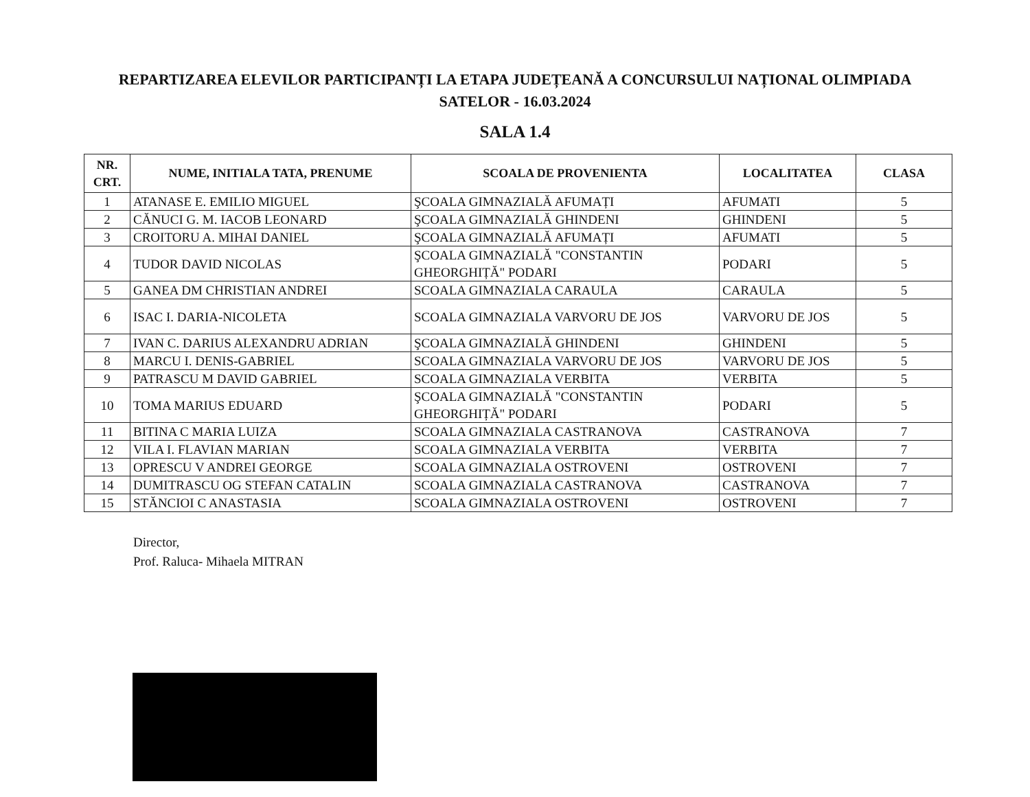REPARTIZAREA ELEVILOR PARTICIPANȚI LA ETAPA JUDEȚEANĂ A CONCURSULUI NAȚIONAL OLIMPIADA SATELOR - 16.03.2024
SALA 1.4
| NR. CRT. | NUME, INITIALA TATA, PRENUME | SCOALA DE PROVENIENTA | LOCALITATEA | CLASA |
| --- | --- | --- | --- | --- |
| 1 | ATANASE E. EMILIO MIGUEL | ŞCOALA GIMNAZIALĂ AFUMAȚI | AFUMATI | 5 |
| 2 | CĂNUCI G. M. IACOB LEONARD | ŞCOALA GIMNAZIALĂ GHINDENI | GHINDENI | 5 |
| 3 | CROITORU A. MIHAI DANIEL | ŞCOALA GIMNAZIALĂ AFUMAȚI | AFUMATI | 5 |
| 4 | TUDOR DAVID NICOLAS | ŞCOALA GIMNAZIALĂ "CONSTANTIN GHEORGHIȚĂ" PODARI | PODARI | 5 |
| 5 | GANEA DM CHRISTIAN ANDREI | SCOALA GIMNAZIALA CARAULA | CARAULA | 5 |
| 6 | ISAC I. DARIA-NICOLETA | SCOALA GIMNAZIALA VARVORU DE JOS | VARVORU DE JOS | 5 |
| 7 | IVAN C. DARIUS ALEXANDRU ADRIAN | ŞCOALA GIMNAZIALĂ GHINDENI | GHINDENI | 5 |
| 8 | MARCU I. DENIS-GABRIEL | SCOALA GIMNAZIALA VARVORU DE JOS | VARVORU DE JOS | 5 |
| 9 | PATRASCU M DAVID GABRIEL | SCOALA GIMNAZIALA VERBITA | VERBITA | 5 |
| 10 | TOMA MARIUS EDUARD | ŞCOALA GIMNAZIALĂ "CONSTANTIN GHEORGHIȚĂ" PODARI | PODARI | 5 |
| 11 | BITINA C MARIA LUIZA | SCOALA GIMNAZIALA CASTRANOVA | CASTRANOVA | 7 |
| 12 | VILA I. FLAVIAN MARIAN | SCOALA GIMNAZIALA VERBITA | VERBITA | 7 |
| 13 | OPRESCU V ANDREI GEORGE | SCOALA GIMNAZIALA OSTROVENI | OSTROVENI | 7 |
| 14 | DUMITRASCU OG STEFAN CATALIN | SCOALA GIMNAZIALA CASTRANOVA | CASTRANOVA | 7 |
| 15 | STĂNCIOI C ANASTASIA | SCOALA GIMNAZIALA OSTROVENI | OSTROVENI | 7 |
Director,
Prof. Raluca- Mihaela MITRAN